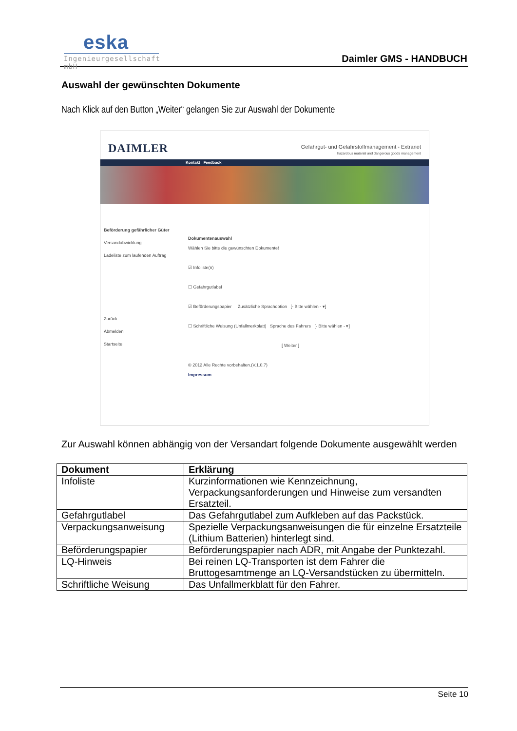eska
Ingenieurgesellschaft mbH
Daimler GMS - HANDBUCH
Auswahl der gewünschten Dokumente
Nach Klick auf den Button „Weiter“ gelangen Sie zur Auswahl der Dokumente
DAIMLER
Gefahrgut- und Gefahrstoffmanagement - Extranet
hazardous material and dangerous goods management
Kontakt Feedback
Beförderung gefährlicher Güter
Versandabwicklung
Ladeliste zum laufenden Auftrag
Zurück
Abmelden
Startseite
Dokumentenauswahl
Wählen Sie bitte die gewünschten Dokumente!
☑ Infoliste(n)
☐ Gefahrgutlabel
☑ Beförderungspapier Zusätzliche Sprachoption [- Bitte wählen - ▾]
☐ Schriftliche Weisung (Unfallmerkblatt) Sprache des Fahrers [- Bitte wählen - ▾]
[ Weiter ]
© 2012 Alle Rechte vorbehalten.(V.1.0.7)
Impressum
Zur Auswahl können abhängig von der Versandart folgende Dokumente ausgewählt werden
| Dokument | Erklärung |
| --- | --- |
| Infoliste | Kurzinformationen wie Kennzeichnung, Verpackungsanforderungen und Hinweise zum versandten Ersatzteil. |
| Gefahrgutlabel | Das Gefahrgutlabel zum Aufkleben auf das Packstück. |
| Verpackungsanweisung | Spezielle Verpackungsanweisungen die für einzelne Ersatzteile (Lithium Batterien) hinterlegt sind. |
| Beförderungspapier | Beförderungspapier nach ADR, mit Angabe der Punktezahl. |
| LQ-Hinweis | Bei reinen LQ-Transporten ist dem Fahrer die Bruttogesamtmenge an LQ-Versandstücken zu übermitteln. |
| Schriftliche Weisung | Das Unfallmerkblatt für den Fahrer. |
Seite 10